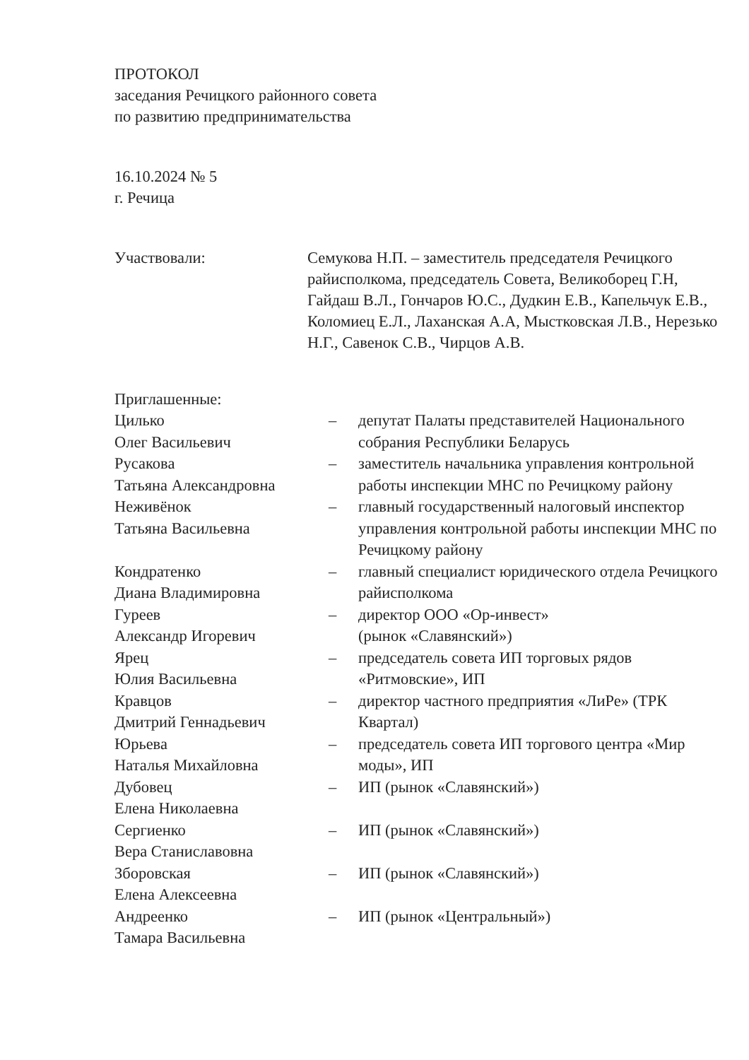ПРОТОКОЛ
заседания Речицкого районного совета
по развитию предпринимательства
16.10.2024 № 5
г. Речица
Участвовали: Семукова Н.П. – заместитель председателя Речицкого райисполкома, председатель Совета, Великоборец Г.Н, Гайдаш В.Л., Гончаров Ю.С., Дудкин Е.В., Капельчук Е.В., Коломиец Е.Л., Лаханская А.А, Мыстковская Л.В., Нерезько Н.Г., Савенок С.В., Чирцов А.В.
Приглашенные:
| Цилько Олег Васильевич | – | депутат Палаты представителей Национального собрания Республики Беларусь |
| Русакова Татьяна Александровна | – | заместитель начальника управления контрольной работы инспекции МНС по Речицкому району |
| Неживёнок Татьяна Васильевна | – | главный государственный налоговый инспектор управления контрольной работы инспекции МНС по Речицкому району |
| Кондратенко Диана Владимировна | – | главный специалист юридического отдела Речицкого райисполкома |
| Гуреев Александр Игоревич | – | директор ООО «Ор-инвест» (рынок «Славянский») |
| Ярец Юлия Васильевна | – | председатель совета ИП торговых рядов «Ритмовские», ИП |
| Кравцов Дмитрий Геннадьевич | – | директор частного предприятия «ЛиРе» (ТРК Квартал) |
| Юрьева Наталья Михайловна | – | председатель совета ИП торгового центра «Мир моды», ИП |
| Дубовец Елена Николаевна | – | ИП (рынок «Славянский») |
| Сергиенко Вера Станиславовна | – | ИП (рынок «Славянский») |
| Зборовская Елена Алексеевна | – | ИП (рынок «Славянский») |
| Андреенко Тамара Васильевна | – | ИП (рынок «Центральный») |